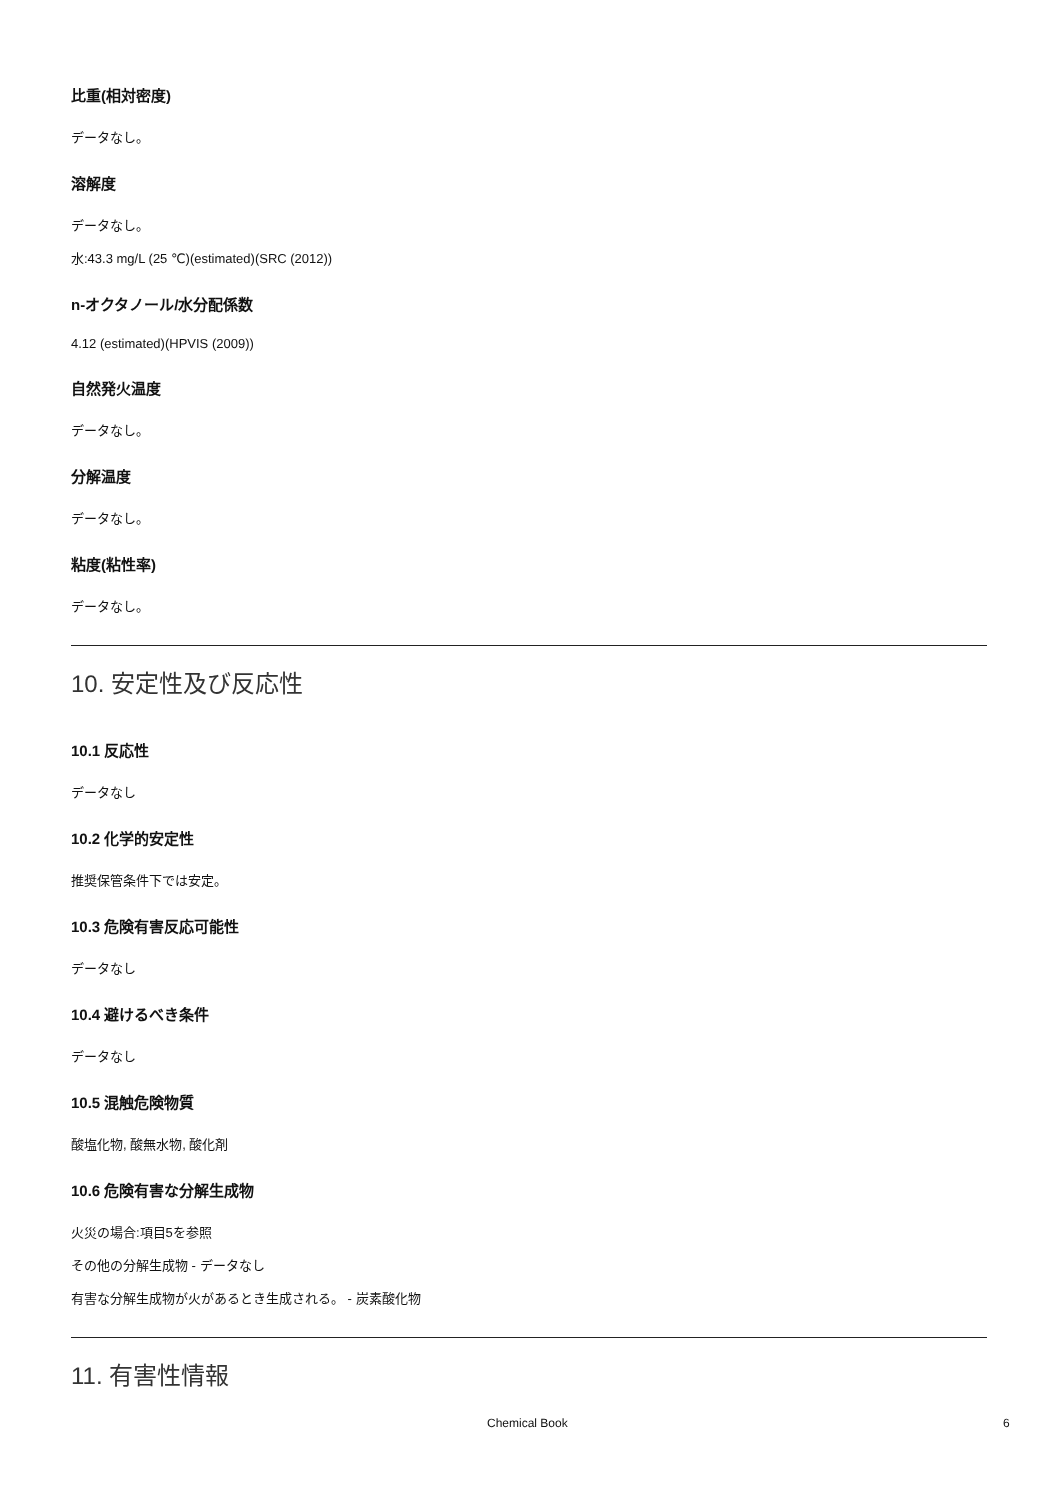比重(相対密度)
データなし。
溶解度
データなし。
水:43.3 mg/L (25 ℃)(estimated)(SRC (2012))
n-オクタノール/水分配係数
4.12 (estimated)(HPVIS (2009))
自然発火温度
データなし。
分解温度
データなし。
粘度(粘性率)
データなし。
10. 安定性及び反応性
10.1 反応性
データなし
10.2 化学的安定性
推奨保管条件下では安定。
10.3 危険有害反応可能性
データなし
10.4 避けるべき条件
データなし
10.5 混触危険物質
酸塩化物, 酸無水物, 酸化剤
10.6 危険有害な分解生成物
火災の場合:項目5を参照
その他の分解生成物 - データなし
有害な分解生成物が火があるとき生成される。 - 炭素酸化物
11. 有害性情報
Chemical Book 6